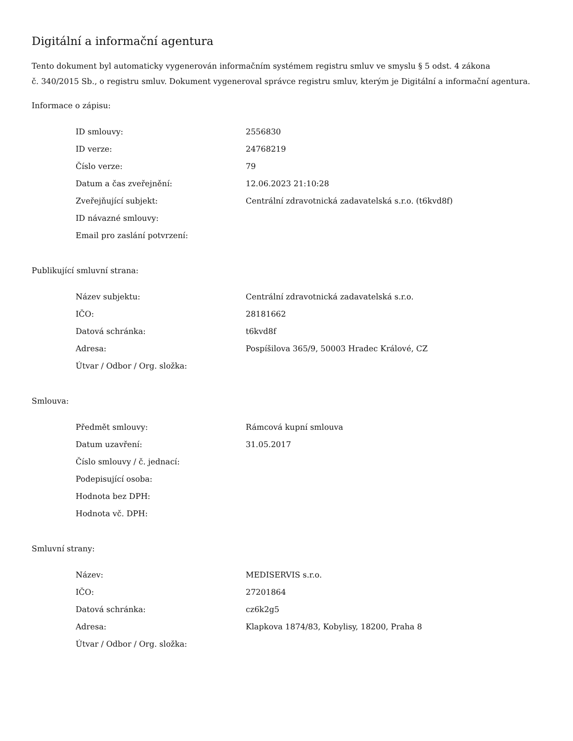Digitální a informační agentura
Tento dokument byl automaticky vygenerován informačním systémem registru smluv ve smyslu § 5 odst. 4 zákona
č. 340/2015 Sb., o registru smluv. Dokument vygeneroval správce registru smluv, kterým je Digitální a informační agentura.
Informace o zápisu:
| ID smlouvy: | 2556830 |
| ID verze: | 24768219 |
| Číslo verze: | 79 |
| Datum a čas zveřejnění: | 12.06.2023 21:10:28 |
| Zveřejňující subjekt: | Centrální zdravotnická zadavatelská s.r.o. (t6kvd8f) |
| ID návazné smlouvy: | |
| Email pro zaslání potvrzení: | |
Publikující smluvní strana:
| Název subjektu: | Centrální zdravotnická zadavatelská s.r.o. |
| IČO: | 28181662 |
| Datová schránka: | t6kvd8f |
| Adresa: | Pospíšilova 365/9, 50003 Hradec Králové, CZ |
| Útvar / Odbor / Org. složka: | |
Smlouva:
| Předmět smlouvy: | Rámcová kupní smlouva |
| Datum uzavření: | 31.05.2017 |
| Číslo smlouvy / č. jednací: | |
| Podepisující osoba: | |
| Hodnota bez DPH: | |
| Hodnota vč. DPH: | |
Smluvní strany:
| Název: | MEDISERVIS s.r.o. |
| IČO: | 27201864 |
| Datová schránka: | cz6k2g5 |
| Adresa: | Klapkova 1874/83, Kobylisy, 18200, Praha 8 |
| Útvar / Odbor / Org. složka: | |